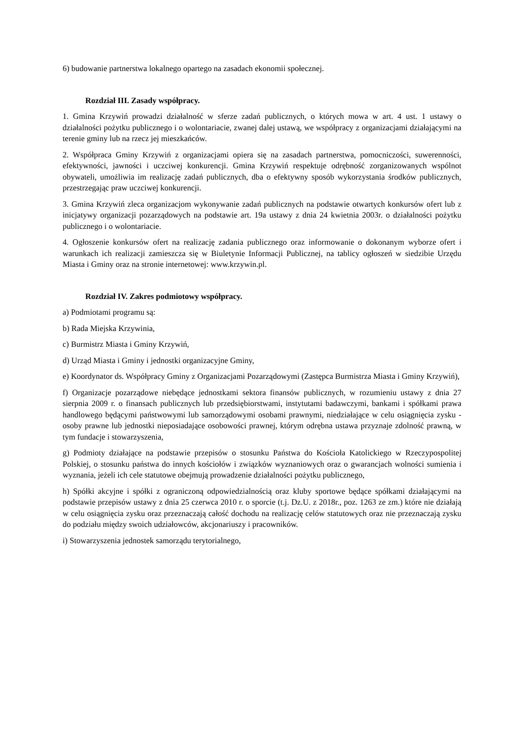6) budowanie partnerstwa lokalnego opartego na zasadach ekonomii społecznej.
Rozdział III. Zasady współpracy.
1. Gmina Krzywiń prowadzi działalność w sferze zadań publicznych, o których mowa w art. 4 ust. 1 ustawy o działalności pożytku publicznego i o wolontariacie, zwanej dalej ustawą, we współpracy z organizacjami działającymi na terenie gminy lub na rzecz jej mieszkańców.
2. Współpraca Gminy Krzywiń z organizacjami opiera się na zasadach partnerstwa, pomocniczości, suwerenności, efektywności, jawności i uczciwej konkurencji. Gmina Krzywiń respektuje odrębność zorganizowanych wspólnot obywateli, umożliwia im realizację zadań publicznych, dba o efektywny sposób wykorzystania środków publicznych, przestrzegając praw uczciwej konkurencji.
3. Gmina Krzywiń zleca organizacjom wykonywanie zadań publicznych na podstawie otwartych konkursów ofert lub z inicjatywy organizacji pozarządowych na podstawie art. 19a ustawy z dnia 24 kwietnia 2003r. o działalności pożytku publicznego i o wolontariacie.
4. Ogłoszenie konkursów ofert na realizację zadania publicznego oraz informowanie o dokonanym wyborze ofert i warunkach ich realizacji zamieszcza się w Biuletynie Informacji Publicznej, na tablicy ogłoszeń w siedzibie Urzędu Miasta i Gminy oraz na stronie internetowej: www.krzywin.pl.
Rozdział IV. Zakres podmiotowy współpracy.
a) Podmiotami programu są:
b) Rada Miejska Krzywinia,
c) Burmistrz Miasta i Gminy Krzywiń,
d) Urząd Miasta i Gminy i jednostki organizacyjne Gminy,
e) Koordynator ds. Współpracy Gminy z Organizacjami Pozarządowymi (Zastępca Burmistrza Miasta i Gminy Krzywiń),
f) Organizacje pozarządowe niebędące jednostkami sektora finansów publicznych, w rozumieniu ustawy z dnia 27 sierpnia 2009 r. o finansach publicznych lub przedsiębiorstwami, instytutami badawczymi, bankami i spółkami prawa handlowego będącymi państwowymi lub samorządowymi osobami prawnymi, niedziałające w celu osiągnięcia zysku - osoby prawne lub jednostki nieposiadające osobowości prawnej, którym odrębna ustawa przyznaje zdolność prawną, w tym fundacje i stowarzyszenia,
g) Podmioty działające na podstawie przepisów o stosunku Państwa do Kościoła Katolickiego w Rzeczypospolitej Polskiej, o stosunku państwa do innych kościołów i związków wyznaniowych oraz o gwarancjach wolności sumienia i wyznania, jeżeli ich cele statutowe obejmują prowadzenie działalności pożytku publicznego,
h) Spółki akcyjne i spółki z ograniczoną odpowiedzialnością oraz kluby sportowe będące spółkami działającymi na podstawie przepisów ustawy z dnia 25 czerwca 2010 r. o sporcie (t.j. Dz.U. z 2018r., poz. 1263 ze zm.) które nie działają w celu osiągnięcia zysku oraz przeznaczają całość dochodu na realizację celów statutowych oraz nie przeznaczają zysku do podziału między swoich udziałowców, akcjonariuszy i pracowników.
i) Stowarzyszenia jednostek samorządu terytorialnego,